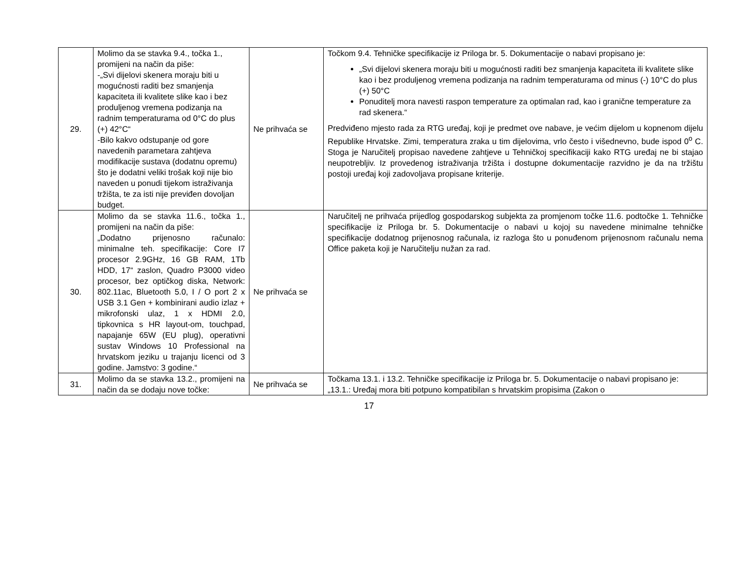| 29. | Molimo da se stavka 9.4., točka 1., promijeni na način da piše: -„Svi dijelovi skenera moraju biti u mogućnosti raditi bez smanjenja kapaciteta ili kvalitete slike kao i bez produljenog vremena podizanja na radnim temperaturama od 0°C do plus (+) 42°C“ -Bilo kakvo odstupanje od gore navedenih parametara zahtjeva modifikacije sustava (dodatnu opremu) što je dodatni veliki trošak koji nije bio naveden u ponudi tijekom istraživanja tržišta, te za isti nije previđen dovoljan budget. | Ne prihvaća se | Točkom 9.4. Tehničke specifikacije iz Priloga br. 5. Dokumentacije o nabavi propisano je: „Svi dijelovi skenera moraju biti u mogućnosti raditi bez smanjenja kapaciteta ili kvalitete slike kao i bez produljenog vremena podizanja na radnim temperaturama od minus (-) 10°C do plus (+) 50°C Ponuditelj mora navesti raspon temperature za optimalan rad, kao i granične temperature za rad skenera.“ Predviđeno mjesto rada za RTG uređaj, koji je predmet ove nabave, je većim dijelom u kopnenom dijelu Republike Hrvatske. Zimi, temperatura zraka u tim dijelovima, vrlo često i višednevno, bude ispod 0<sup>o</sup> C. Stoga je Naručitelj propisao navedene zahtjeve u Tehničkoj specifikaciji kako RTG uređaj ne bi stajao neupotrebljiv. Iz provedenog istraživanja tržišta i dostupne dokumentacije razvidno je da na tržištu postoji uređaj koji zadovoljava propisane kriterije. |
| 30. | Molimo da se stavka 11.6., točka 1., promijeni na način da piše: „Dodatno prijenosno računalo: minimalne teh. specifikacije: Core I7 procesor 2.9GHz, 16 GB RAM, 1Tb HDD, 17“ zaslon, Quadro P3000 video procesor, bez optičkog diska, Network: 802.11ac, Bluetooth 5.0, I / O port 2 x USB 3.1 Gen + kombinirani audio izlaz + mikrofonski ulaz, 1 x HDMI 2.0, tipkovnica s HR layout-om, touchpad, napajanje 65W (EU plug), operativni sustav Windows 10 Professional na hrvatskom jeziku u trajanju licenci od 3 godine. Jamstvo: 3 godine.“ | Ne prihvaća se | Naručitelj ne prihvaća prijedlog gospodarskog subjekta za promjenom točke 11.6. podtočke 1. Tehničke specifikacije iz Priloga br. 5. Dokumentacije o nabavi u kojoj su navedene minimalne tehničke specifikacije dodatnog prijenosnog računala, iz razloga što u ponuđenom prijenosnom računalu nema Office paketa koji je Naručitelju nužan za rad. |
| 31. | Molimo da se stavka 13.2., promijeni na način da se dodaju nove točke: | Ne prihvaća se | Točkama 13.1. i 13.2. Tehničke specifikacije iz Priloga br. 5. Dokumentacije o nabavi propisano je: „13.1.: Uređaj mora biti potpuno kompatibilan s hrvatskim propisima (Zakon o |
17